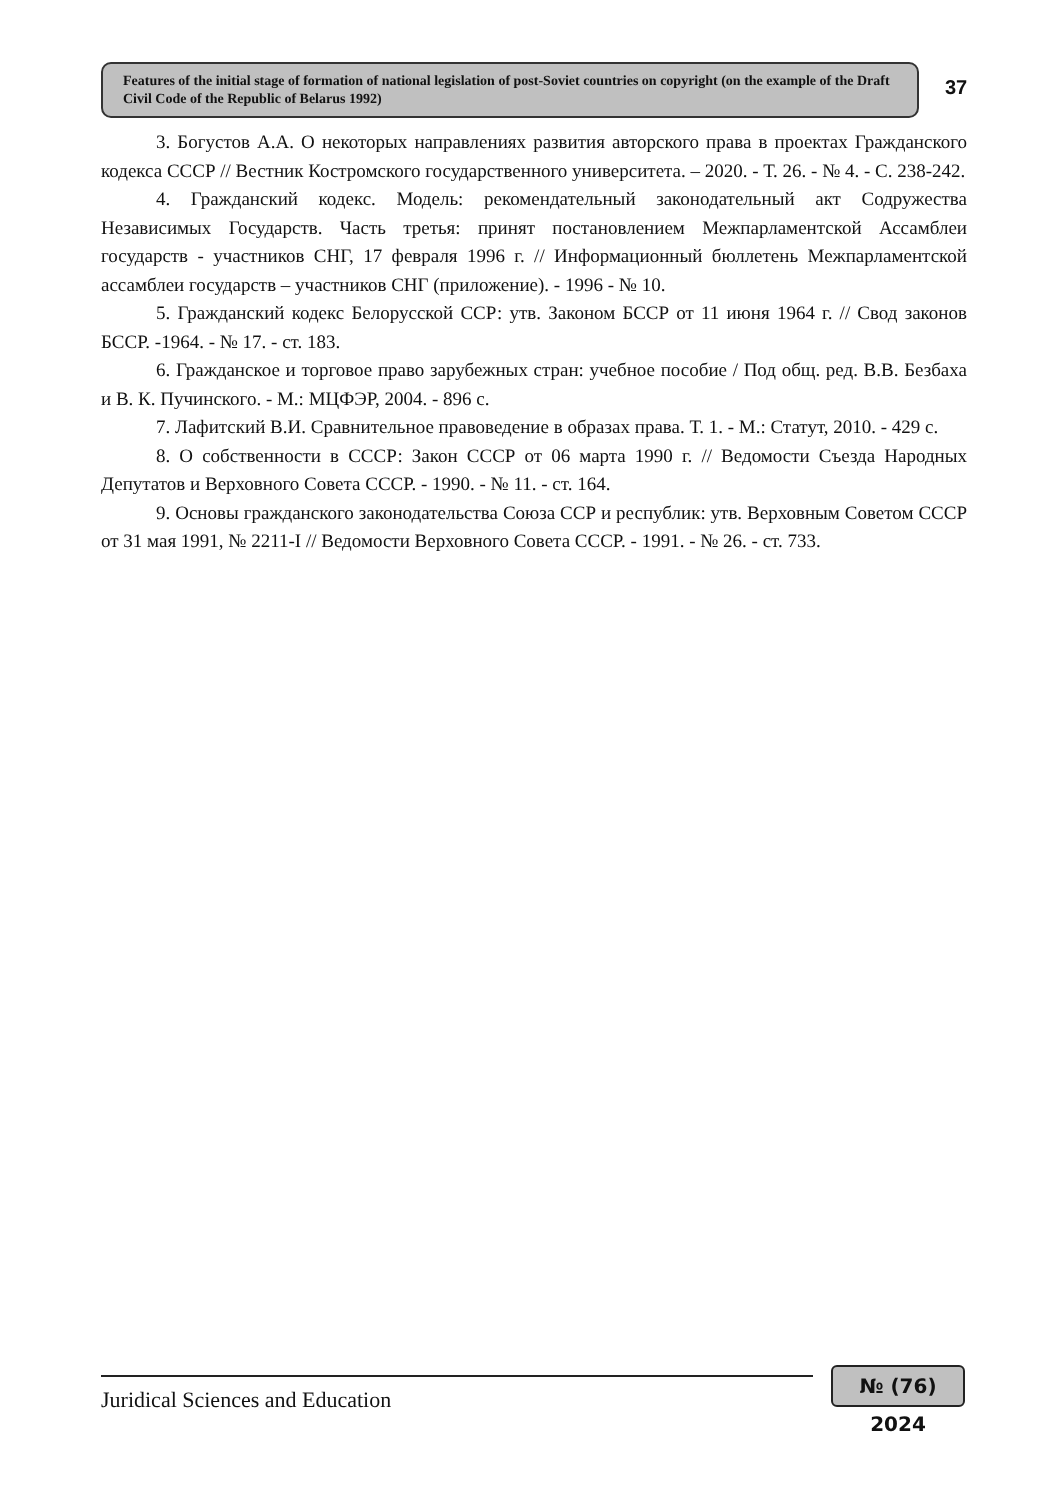Features of the initial stage of formation of national legislation of post-Soviet countries on copyright (on the example of the Draft Civil Code of the Republic of Belarus 1992)
37
3. Богустов А.А. О некоторых направлениях развития авторского права в проектах Гражданского кодекса СССР // Вестник Костромского государственного университета. – 2020. - Т. 26. - № 4. - С. 238-242.
4. Гражданский кодекс. Модель: рекомендательный законодательный акт Содружества Независимых Государств. Часть третья: принят постановлением Межпарламентской Ассамблеи государств - участников СНГ, 17 февраля 1996 г. // Информационный бюллетень Межпарламентской ассамблеи государств – участников СНГ (приложение). - 1996 - № 10.
5. Гражданский кодекс Белорусской ССР: утв. Законом БССР от 11 июня 1964 г. // Свод законов БССР. -1964. - № 17. - ст. 183.
6. Гражданское и торговое право зарубежных стран: учебное пособие / Под общ. ред. В.В. Безбаха и В. К. Пучинского. - М.: МЦФЭР, 2004. - 896 с.
7. Лафитский В.И. Сравнительное правоведение в образах права. Т. 1. - М.: Статут, 2010. - 429 с.
8. О собственности в СССР: Закон СССР от 06 марта 1990 г. // Ведомости Съезда Народных Депутатов и Верховного Совета СССР. - 1990. - № 11. - ст. 164.
9. Основы гражданского законодательства Союза ССР и республик: утв. Верховным Советом СССР от 31 мая 1991, № 2211-I // Ведомости Верховного Совета СССР. - 1991. - № 26. - ст. 733.
Juridical Sciences and Education
№ (76) 2024